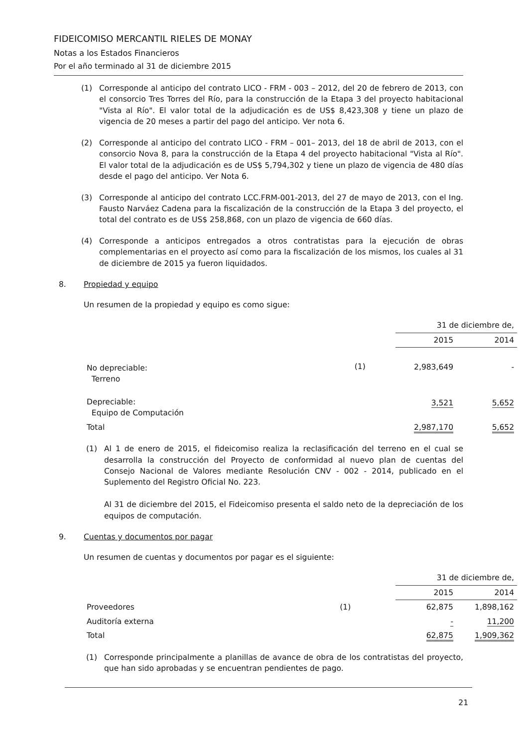FIDEICOMISO MERCANTIL RIELES DE MONAY
Notas a los Estados Financieros
Por el año terminado al 31 de diciembre 2015
(1) Corresponde al anticipo del contrato LICO - FRM - 003 – 2012, del 20 de febrero de 2013, con el consorcio Tres Torres del Río, para la construcción de la Etapa 3 del proyecto habitacional "Vista al Río". El valor total de la adjudicación es de US$ 8,423,308 y tiene un plazo de vigencia de 20 meses a partir del pago del anticipo. Ver nota 6.
(2) Corresponde al anticipo del contrato LICO - FRM – 001– 2013, del 18 de abril de 2013, con el consorcio Nova 8, para la construcción de la Etapa 4 del proyecto habitacional "Vista al Río". El valor total de la adjudicación es de US$ 5,794,302 y tiene un plazo de vigencia de 480 días desde el pago del anticipo. Ver Nota 6.
(3) Corresponde al anticipo del contrato LCC.FRM-001-2013, del 27 de mayo de 2013, con el Ing. Fausto Narváez Cadena para la fiscalización de la construcción de la Etapa 3 del proyecto, el total del contrato es de US$ 258,868, con un plazo de vigencia de 660 días.
(4) Corresponde a anticipos entregados a otros contratistas para la ejecución de obras complementarias en el proyecto así como para la fiscalización de los mismos, los cuales al 31 de diciembre de 2015 ya fueron liquidados.
8. Propiedad y equipo
Un resumen de la propiedad y equipo es como sigue:
| | | 31 de diciembre de, | |
| | | 2015 | 2014 |
| No depreciable: Terreno | (1) | 2,983,649 | - |
| Depreciable: Equipo de Computación | | 3,521 | 5,652 |
| Total | | 2,987,170 | 5,652 |
(1) Al 1 de enero de 2015, el fideicomiso realiza la reclasificación del terreno en el cual se desarrolla la construcción del Proyecto de conformidad al nuevo plan de cuentas del Consejo Nacional de Valores mediante Resolución CNV - 002 - 2014, publicado en el Suplemento del Registro Oficial No. 223.
Al 31 de diciembre del 2015, el Fideicomiso presenta el saldo neto de la depreciación de los equipos de computación.
9. Cuentas y documentos por pagar
Un resumen de cuentas y documentos por pagar es el siguiente:
| | | 31 de diciembre de, | |
| | | 2015 | 2014 |
| Proveedores | (1) | 62,875 | 1,898,162 |
| Auditoría externa | | - | 11,200 |
| Total | | 62,875 | 1,909,362 |
(1) Corresponde principalmente a planillas de avance de obra de los contratistas del proyecto, que han sido aprobadas y se encuentran pendientes de pago.
21